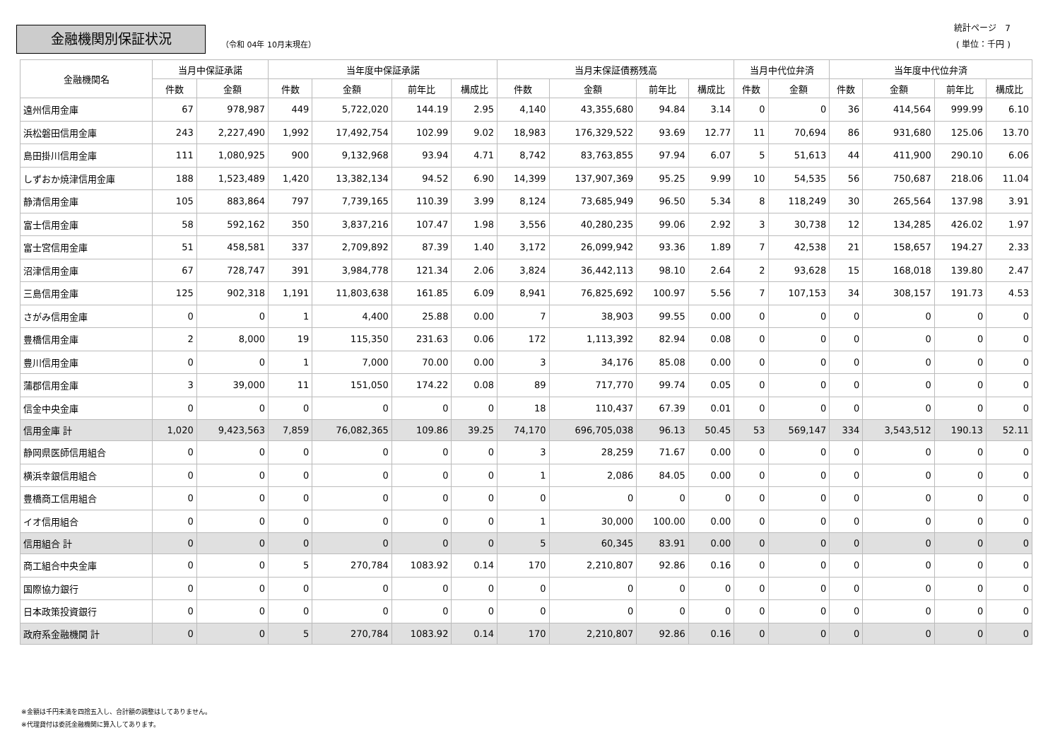金融機関別保証状況
（令和 04年 10月末現在）
統計ページ　7
( 単位：千円 )
| 金融機関名 | 当月中保証承諾 | | 当年度中保証承諾 | | | | 当月末保証債務残高 | | | | 当月中代位弁済 | | 当年度中代位弁済 | | | |
| --- | --- | --- | --- | --- | --- | --- | --- | --- | --- | --- | --- | --- | --- | --- | --- | --- |
| | 件数 | 金額 | 件数 | 金額 | 前年比 | 構成比 | 件数 | 金額 | 前年比 | 構成比 | 件数 | 金額 | 件数 | 金額 | 前年比 | 構成比 |
| 遠州信用金庫 | 67 | 978,987 | 449 | 5,722,020 | 144.19 | 2.95 | 4,140 | 43,355,680 | 94.84 | 3.14 | 0 | 0 | 36 | 414,564 | 999.99 | 6.10 |
| 浜松磐田信用金庫 | 243 | 2,227,490 | 1,992 | 17,492,754 | 102.99 | 9.02 | 18,983 | 176,329,522 | 93.69 | 12.77 | 11 | 70,694 | 86 | 931,680 | 125.06 | 13.70 |
| 島田掛川信用金庫 | 111 | 1,080,925 | 900 | 9,132,968 | 93.94 | 4.71 | 8,742 | 83,763,855 | 97.94 | 6.07 | 5 | 51,613 | 44 | 411,900 | 290.10 | 6.06 |
| しずおか焼津信用金庫 | 188 | 1,523,489 | 1,420 | 13,382,134 | 94.52 | 6.90 | 14,399 | 137,907,369 | 95.25 | 9.99 | 10 | 54,535 | 56 | 750,687 | 218.06 | 11.04 |
| 静清信用金庫 | 105 | 883,864 | 797 | 7,739,165 | 110.39 | 3.99 | 8,124 | 73,685,949 | 96.50 | 5.34 | 8 | 118,249 | 30 | 265,564 | 137.98 | 3.91 |
| 富士信用金庫 | 58 | 592,162 | 350 | 3,837,216 | 107.47 | 1.98 | 3,556 | 40,280,235 | 99.06 | 2.92 | 3 | 30,738 | 12 | 134,285 | 426.02 | 1.97 |
| 富士宮信用金庫 | 51 | 458,581 | 337 | 2,709,892 | 87.39 | 1.40 | 3,172 | 26,099,942 | 93.36 | 1.89 | 7 | 42,538 | 21 | 158,657 | 194.27 | 2.33 |
| 沼津信用金庫 | 67 | 728,747 | 391 | 3,984,778 | 121.34 | 2.06 | 3,824 | 36,442,113 | 98.10 | 2.64 | 2 | 93,628 | 15 | 168,018 | 139.80 | 2.47 |
| 三島信用金庫 | 125 | 902,318 | 1,191 | 11,803,638 | 161.85 | 6.09 | 8,941 | 76,825,692 | 100.97 | 5.56 | 7 | 107,153 | 34 | 308,157 | 191.73 | 4.53 |
| さがみ信用金庫 | 0 | 0 | 1 | 4,400 | 25.88 | 0.00 | 7 | 38,903 | 99.55 | 0.00 | 0 | 0 | 0 | 0 | 0 | 0 |
| 豊橋信用金庫 | 2 | 8,000 | 19 | 115,350 | 231.63 | 0.06 | 172 | 1,113,392 | 82.94 | 0.08 | 0 | 0 | 0 | 0 | 0 | 0 |
| 豊川信用金庫 | 0 | 0 | 1 | 7,000 | 70.00 | 0.00 | 3 | 34,176 | 85.08 | 0.00 | 0 | 0 | 0 | 0 | 0 | 0 |
| 蒲郡信用金庫 | 3 | 39,000 | 11 | 151,050 | 174.22 | 0.08 | 89 | 717,770 | 99.74 | 0.05 | 0 | 0 | 0 | 0 | 0 | 0 |
| 信金中央金庫 | 0 | 0 | 0 | 0 | 0 | 0 | 18 | 110,437 | 67.39 | 0.01 | 0 | 0 | 0 | 0 | 0 | 0 |
| 信用金庫 計 | 1,020 | 9,423,563 | 7,859 | 76,082,365 | 109.86 | 39.25 | 74,170 | 696,705,038 | 96.13 | 50.45 | 53 | 569,147 | 334 | 3,543,512 | 190.13 | 52.11 |
| 静岡県医師信用組合 | 0 | 0 | 0 | 0 | 0 | 0 | 3 | 28,259 | 71.67 | 0.00 | 0 | 0 | 0 | 0 | 0 | 0 |
| 横浜幸銀信用組合 | 0 | 0 | 0 | 0 | 0 | 0 | 1 | 2,086 | 84.05 | 0.00 | 0 | 0 | 0 | 0 | 0 | 0 |
| 豊橋商工信用組合 | 0 | 0 | 0 | 0 | 0 | 0 | 0 | 0 | 0 | 0 | 0 | 0 | 0 | 0 | 0 | 0 |
| イオ信用組合 | 0 | 0 | 0 | 0 | 0 | 0 | 1 | 30,000 | 100.00 | 0.00 | 0 | 0 | 0 | 0 | 0 | 0 |
| 信用組合 計 | 0 | 0 | 0 | 0 | 0 | 0 | 5 | 60,345 | 83.91 | 0.00 | 0 | 0 | 0 | 0 | 0 | 0 |
| 商工組合中央金庫 | 0 | 0 | 5 | 270,784 | 1083.92 | 0.14 | 170 | 2,210,807 | 92.86 | 0.16 | 0 | 0 | 0 | 0 | 0 | 0 |
| 国際協力銀行 | 0 | 0 | 0 | 0 | 0 | 0 | 0 | 0 | 0 | 0 | 0 | 0 | 0 | 0 | 0 | 0 |
| 日本政策投資銀行 | 0 | 0 | 0 | 0 | 0 | 0 | 0 | 0 | 0 | 0 | 0 | 0 | 0 | 0 | 0 | 0 |
| 政府系金融機関 計 | 0 | 0 | 5 | 270,784 | 1083.92 | 0.14 | 170 | 2,210,807 | 92.86 | 0.16 | 0 | 0 | 0 | 0 | 0 | 0 |
※金額は千円未満を四捨五入し、合計額の調整はしてありません。
※代理貸付は委託金融機関に算入してあります。